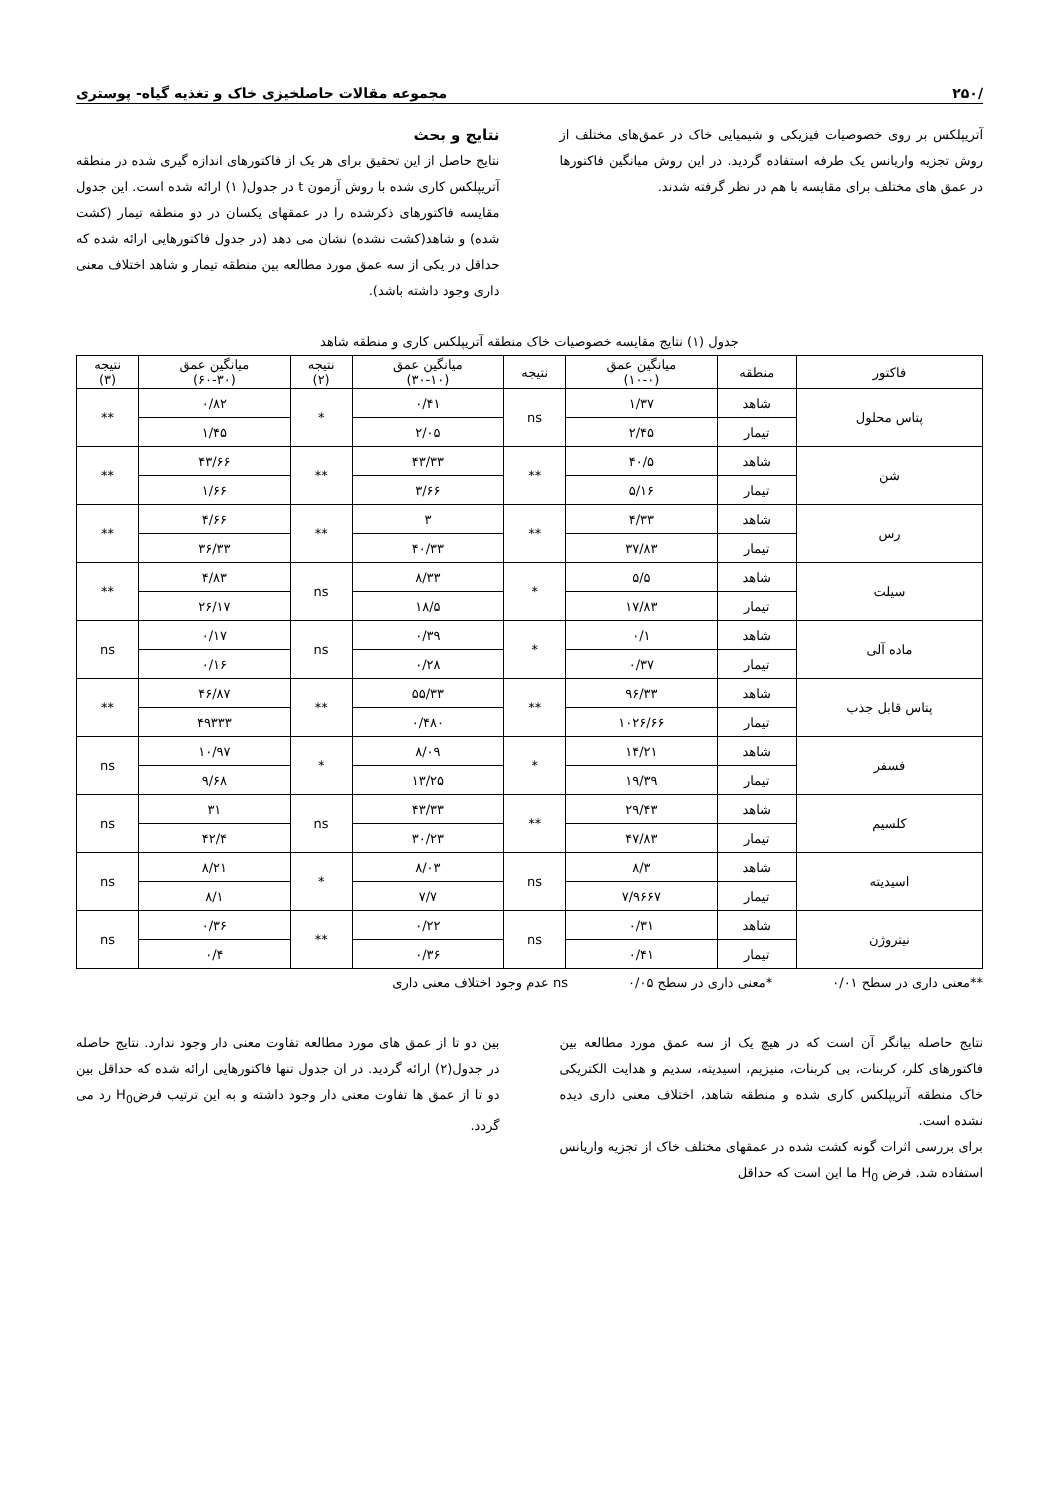/۲۵۰ مجموعه مقالات حاصلخیزی خاک و تغذیه گیاه- پوستری
آتریپلکس بر روی خصوصیات فیزیکی و شیمیایی خاک در عمق‌های مختلف از روش تجزیه واریانس یک طرفه استفاده گردید. در این روش میانگین فاکتورها در عمق های مختلف برای مقایسه با هم در نظر گرفته شدند.
نتایج و بحث
نتایج حاصل از این تحقیق برای هر یک از فاکتورهای اندازه گیری شده در منطقه آتریپلکس کاری شده با روش آزمون t در جدول( ۱) ارائه شده است. این جدول مقایسه فاکتورهای ذکرشده را در عمقهای یکسان در دو منطقه تیمار (کشت شده) و شاهد(کشت نشده) نشان می دهد (در جدول فاکتورهایی ارائه شده که حداقل در یکی از سه عمق مورد مطالعه بین منطقه تیمار و شاهد اختلاف معنی داری وجود داشته باشد).
جدول (۱) نتایج مقایسه خصوصیات خاک منطقه آتریپلکس کاری و منطقه شاهد
| فاکتور | منطقه | میانگین عمق (۱۰-۰) | نتیجه | میانگین عمق (۳۰-۱۰) | نتیجه (۲) | میانگین عمق (۶۰-۳۰) | نتیجه (۳) |
| --- | --- | --- | --- | --- | --- | --- | --- |
| پتاس محلول | شاهد | ۱/۳۷ | ns | ۰/۴۱ | * | ۰/۸۲ | ** |
| | تیمار | ۲/۴۵ | | ۲/۰۵ | | ۱/۴۵ | |
| شن | شاهد | ۴۰/۵ | ** | ۴۳/۳۳ | ** | ۴۳/۶۶ | ** |
| | تیمار | ۵/۱۶ | | ۳/۶۶ | | ۱/۶۶ | |
| رس | شاهد | ۴/۳۳ | ** | ۳ | ** | ۴/۶۶ | ** |
| | تیمار | ۳۷/۸۳ | | ۴۰/۳۳ | | ۳۶/۳۳ | |
| سیلت | شاهد | ۵/۵ | * | ۸/۳۳ | ns | ۴/۸۳ | ** |
| | تیمار | ۱۷/۸۳ | | ۱۸/۵ | | ۲۶/۱۷ | |
| ماده آلی | شاهد | ۰/۱ | * | ۰/۳۹ | ns | ۰/۱۷ | ns |
| | تیمار | ۰/۳۷ | | ۰/۲۸ | | ۰/۱۶ | |
| پتاس قابل جذب | شاهد | ۹۶/۳۳ | ** | ۵۵/۳۳ | ** | ۴۶/۸۷ | ** |
| | تیمار | ۱۰۲۶/۶۶ | | ۰/۴۸۰ | | ۴۹۳۳۳ | |
| فسفر | شاهد | ۱۴/۲۱ | * | ۸/۰۹ | * | ۱۰/۹۷ | ns |
| | تیمار | ۱۹/۳۹ | | ۱۳/۲۵ | | ۹/۶۸ | |
| کلسیم | شاهد | ۲۹/۴۳ | ** | ۴۳/۳۳ | ns | ۳۱ | ns |
| | تیمار | ۴۷/۸۳ | | ۳۰/۲۳ | | ۴۲/۴ | |
| اسیدیته | شاهد | ۸/۳ | ns | ۸/۰۳ | * | ۸/۲۱ | ns |
| | تیمار | ۷/۹۶۶۷ | | ۷/۷ | | ۸/۱ | |
| نیتروژن | شاهد | ۰/۳۱ | ns | ۰/۲۲ | ** | ۰/۳۶ | ns |
| | تیمار | ۰/۴۱ | | ۰/۳۶ | | ۰/۴ | |
**معنی داری در سطح ۰/۰۱ *معنی داری در سطح ۰/۰۵ ns عدم وجود اختلاف معنی داری
نتایج حاصله بیانگر آن است که در هیچ یک از سه عمق مورد مطالعه بین فاکتورهای کلر، کربنات، بی کربنات، منیزیم، اسیدیته، سدیم و هدایت الکتریکی خاک منطقه آتریپلکس کاری شده و منطقه شاهد، اختلاف معنی داری دیده نشده است.
برای بررسی اثرات گونه کشت شده در عمقهای مختلف خاک از تجزیه واریانس استفاده شد. فرض H<sub>0</sub> ما این است که حداقل
بین دو تا از عمق های مورد مطالعه تفاوت معنی دار وجود ندارد. نتایج حاصله در جدول(۲) ارائه گردید. در ان جدول تنها فاکتورهایی ارائه شده که حداقل بین دو تا از عمق ها تفاوت معنی دار وجود داشته و به این ترتیب فرضH<sub>0</sub> رد می گردد.